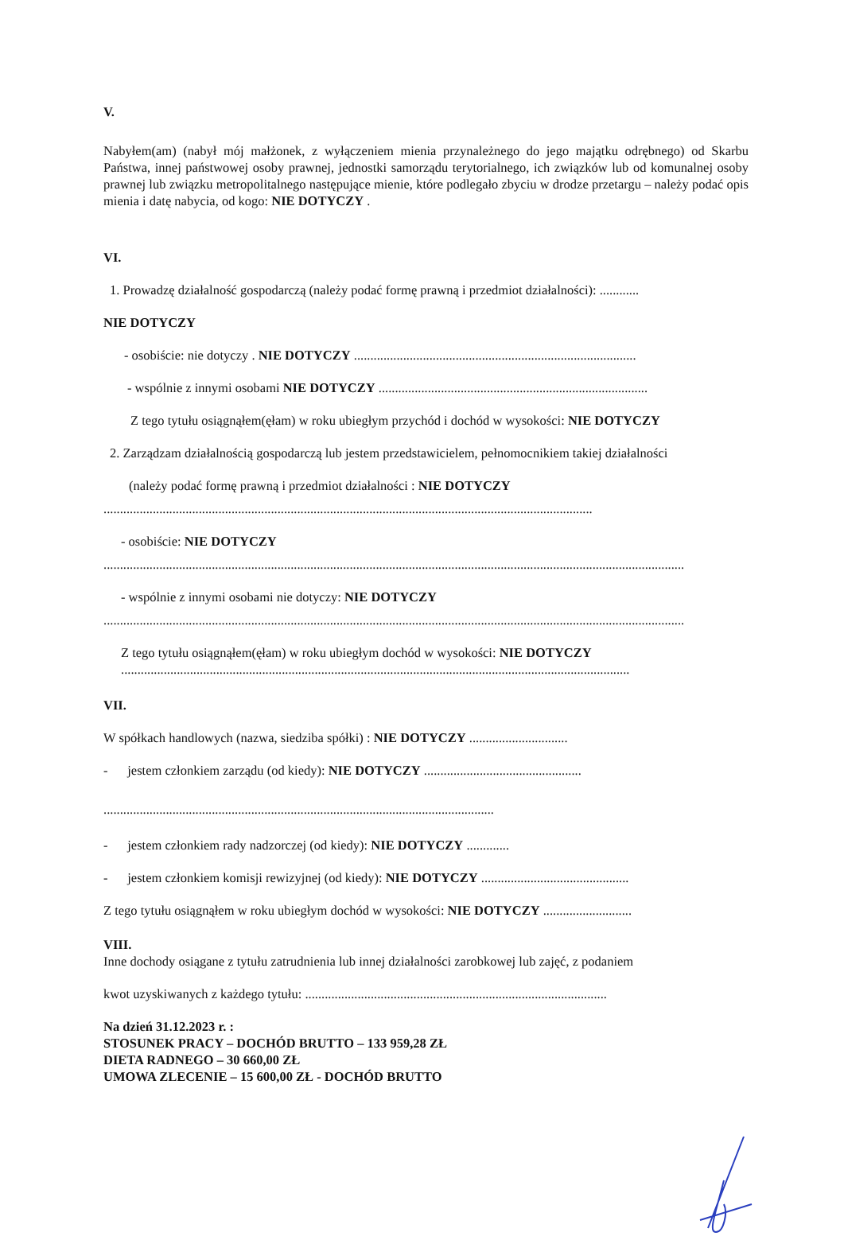V.
Nabyłem(am) (nabył mój małżonek, z wyłączeniem mienia przynależnego do jego majątku odrębnego) od Skarbu Państwa, innej państwowej osoby prawnej, jednostki samorządu terytorialnego, ich związków lub od komunalnej osoby prawnej lub związku metropolitalnego następujące mienie, które podlegało zbyciu w drodze przetargu – należy podać opis mienia i datę nabycia, od kogo: NIE DOTYCZY .
VI.
1. Prowadzę działalność gospodarczą (należy podać formę prawną i przedmiot działalności): ............
NIE DOTYCZY
- osobiście: nie dotyczy . NIE DOTYCZY ......................................................................................
- wspólnie z innymi osobami NIE DOTYCZY ..................................................................................
Z tego tytułu osiągnąłem(ęłam) w roku ubiegłym przychód i dochód w wysokości: NIE DOTYCZY
2. Zarządzam działalnością gospodarczą lub jestem przedstawicielem, pełnomocnikiem takiej działalności
(należy podać formę prawną i przedmiot działalności : NIE DOTYCZY
.....................................................................................................................................................
- osobiście: NIE DOTYCZY
.................................................................................................................................................................................
- wspólnie z innymi osobami nie dotyczy: NIE DOTYCZY
.................................................................................................................................................................................
Z tego tytułu osiągnąłem(ęłam) w roku ubiegłym dochód w wysokości: NIE DOTYCZY
...........................................................................................................................................................
VII.
W spółkach handlowych (nazwa, siedziba spółki) : NIE DOTYCZY ..............................
- jestem członkiem zarządu (od kiedy): NIE DOTYCZY ................................................
.......................................................................................................................
- jestem członkiem rady nadzorczej (od kiedy): NIE DOTYCZY .............
- jestem członkiem komisji rewizyjnej (od kiedy): NIE DOTYCZY .............................................
Z tego tytułu osiągnąłem w roku ubiegłym dochód w wysokości: NIE DOTYCZY ...........................
VIII.
Inne dochody osiągane z tytułu zatrudnienia lub innej działalności zarobkowej lub zajęć, z podaniem
kwot uzyskiwanych z każdego tytułu: ............................................................................................
Na dzień 31.12.2023 r. :
STOSUNEK PRACY – DOCHÓD BRUTTO – 133 959,28 ZŁ
DIETA RADNEGO – 30 660,00 ZŁ
UMOWA ZLECENIE – 15 600,00 ZŁ - DOCHÓD BRUTTO